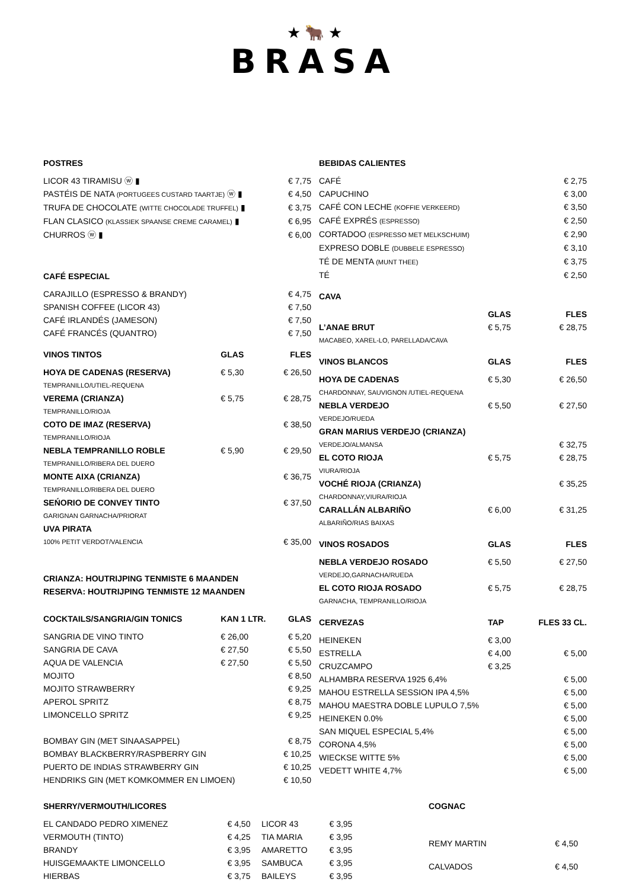★ 🐂 ★
BRASA
| POSTRES | | |
| --- | --- | --- |
| LICOR 43 TIRAMISU ⓦ ▮ | | € 7,75 |
| PASTÉIS DE NATA (PORTUGEES CUSTARD TAARTJE) ⓦ ▮ | | € 4,50 |
| TRUFA DE CHOCOLATE (WITTE CHOCOLADE TRUFFEL) ▮ | | € 3,75 |
| FLAN CLASICO (KLASSIEK SPAANSE CREME CARAMEL) ▮ | | € 6,95 |
| CHURROS ⓦ ▮ | | € 6,00 |
| CAFÉ ESPECIAL | | |
| CARAJILLO (ESPRESSO & BRANDY) | | € 4,75 |
| SPANISH COFFEE (LICOR 43) | | € 7,50 |
| CAFÉ IRLANDÉS (JAMESON) | | € 7,50 |
| CAFÉ FRANCÉS (QUANTRO) | | € 7,50 |
| VINOS TINTOS | GLAS | FLES |
| HOYA DE CADENAS (RESERVA) | € 5,30 | € 26,50 |
| TEMPRANILLO/UTIEL-REQUENA | | |
| VEREMA (CRIANZA) | € 5,75 | € 28,75 |
| TEMPRANILLO/RIOJA | | |
| COTO DE IMAZ (RESERVA) | | € 38,50 |
| TEMPRANILLO/RIOJA | | |
| NEBLA TEMPRANILLO ROBLE | € 5,90 | € 29,50 |
| TEMPRANILLO/RIBERA DEL DUERO | | |
| MONTE AIXA (CRIANZA) | | € 36,75 |
| TEMPRANILLO/RIBERA DEL DUERO | | |
| SEŃORIO DE CONVEY TINTO | | € 37,50 |
| GARIGNAN GARNACHA/PRIORAT | | |
| UVA PIRATA | | |
| 100% PETIT VERDOT/VALENCIA | | € 35,00 |
| CRIANZA: HOUTRIJPING TENMISTE 6 MAANDEN RESERVA: HOUTRIJPING TENMISTE 12 MAANDEN | | |
| COCKTAILS/SANGRIA/GIN TONICS | KAN 1 LTR. | GLAS |
| SANGRIA DE VINO TINTO | € 26,00 | € 5,20 |
| SANGRIA DE CAVA | € 27,50 | € 5,50 |
| AQUA DE VALENCIA | € 27,50 | € 5,50 |
| MOJITO | | € 8,50 |
| MOJITO STRAWBERRY | | € 9,25 |
| APEROL SPRITZ | | € 8,75 |
| LIMONCELLO SPRITZ | | € 9,25 |
| BOMBAY GIN (MET SINAASAPPEL) | | € 8,75 |
| BOMBAY BLACKBERRY/RASPBERRY GIN | | € 10,25 |
| PUERTO DE INDIAS STRAWBERRY GIN | | € 10,25 |
| HENDRIKS GIN (MET KOMKOMMER EN LIMOEN) | | € 10,50 |
| BEBIDAS CALIENTES | | |
| --- | --- | --- |
| CAFÉ | | € 2,75 |
| CAPUCHINO | | € 3,00 |
| CAFÉ CON LECHE (KOFFIE VERKEERD) | | € 3,50 |
| CAFÉ EXPRÉS (ESPRESSO) | | € 2,50 |
| CORTADOO (ESPRESSO MET MELKSCHUIM) | | € 2,90 |
| EXPRESO DOBLE (DUBBELE ESPRESSO) | | € 3,10 |
| TÉ DE MENTA (MUNT THEE) | | € 3,75 |
| TÉ | | € 2,50 |
| CAVA | | |
| | GLAS | FLES |
| L’ANAE BRUT | € 5,75 | € 28,75 |
| MACABEO, XAREL-LO, PARELLADA/CAVA | | |
| VINOS BLANCOS | GLAS | FLES |
| HOYA DE CADENAS | € 5,30 | € 26,50 |
| CHARDONNAY, SAUVIGNON /UTIEL-REQUENA | | |
| NEBLA VERDEJO | € 5,50 | € 27,50 |
| VERDEJO/RUEDA | | |
| GRAN MARIUS VERDEJO (CRIANZA) | | |
| VERDEJO/ALMANSA | | € 32,75 |
| EL COTO RIOJA | € 5,75 | € 28,75 |
| VIURA/RIOJA | | |
| VOCHÉ RIOJA (CRIANZA) | | € 35,25 |
| CHARDONNAY,VIURA/RIOJA | | |
| CARALLÁN ALBARIÑO | € 6,00 | € 31,25 |
| ALBARIÑO/RIAS BAIXAS | | |
| VINOS ROSADOS | GLAS | FLES |
| NEBLA VERDEJO ROSADO | € 5,50 | € 27,50 |
| VERDEJO,GARNACHA/RUEDA | | |
| EL COTO RIOJA ROSADO | € 5,75 | € 28,75 |
| GARNACHA, TEMPRANILLO/RIOJA | | |
| CERVEZAS | TAP | FLES 33 CL. |
| HEINEKEN | € 3,00 | |
| ESTRELLA | € 4,00 | € 5,00 |
| CRUZCAMPO | € 3,25 | |
| ALHAMBRA RESERVA 1925 6,4% | | € 5,00 |
| MAHOU ESTRELLA SESSION IPA 4,5% | | € 5,00 |
| MAHOU MAESTRA DOBLE LUPULO 7,5% | | € 5,00 |
| HEINEKEN 0.0% | | € 5,00 |
| SAN MIQUEL ESPECIAL 5,4% | | € 5,00 |
| CORONA 4,5% | | € 5,00 |
| WIECKSE WITTE 5% | | € 5,00 |
| VEDETT WHITE 4,7% | | € 5,00 |
| SHERRY/VERMOUTH/LICORES | | | |
| --- | --- | --- | --- |
| EL CANDADO PEDRO XIMENEZ | € 4,50 | LICOR 43 | € 3,95 |
| VERMOUTH (TINTO) | € 4,25 | TIA MARIA | € 3,95 |
| BRANDY | € 3,95 | AMARETTO | € 3,95 |
| HUISGEMAAKTE LIMONCELLO | € 3,95 | SAMBUCA | € 3,95 |
| HIERBAS | € 3,75 | BAILEYS | € 3,95 |
| COGNAC | |
| --- | --- |
| REMY MARTIN | € 4,50 |
| CALVADOS | € 4,50 |